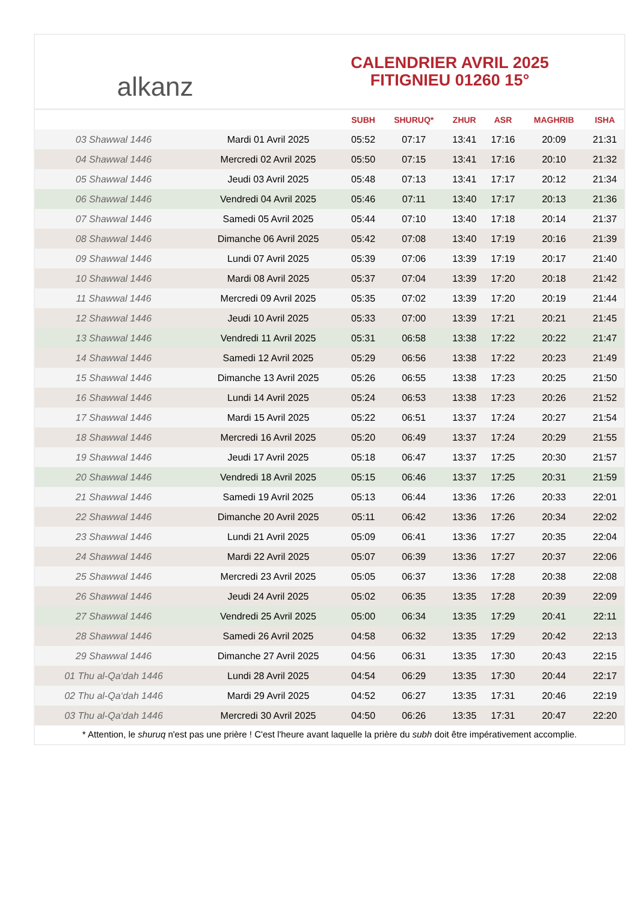alkanz
CALENDRIER AVRIL 2025
FITIGNIEU 01260 15°
| | | SUBH | SHURUQ* | ZHUR | ASR | MAGHRIB | ISHA |
| --- | --- | --- | --- | --- | --- | --- | --- |
| 03 Shawwal 1446 | Mardi 01 Avril 2025 | 05:52 | 07:17 | 13:41 | 17:16 | 20:09 | 21:31 |
| 04 Shawwal 1446 | Mercredi 02 Avril 2025 | 05:50 | 07:15 | 13:41 | 17:16 | 20:10 | 21:32 |
| 05 Shawwal 1446 | Jeudi 03 Avril 2025 | 05:48 | 07:13 | 13:41 | 17:17 | 20:12 | 21:34 |
| 06 Shawwal 1446 | Vendredi 04 Avril 2025 | 05:46 | 07:11 | 13:40 | 17:17 | 20:13 | 21:36 |
| 07 Shawwal 1446 | Samedi 05 Avril 2025 | 05:44 | 07:10 | 13:40 | 17:18 | 20:14 | 21:37 |
| 08 Shawwal 1446 | Dimanche 06 Avril 2025 | 05:42 | 07:08 | 13:40 | 17:19 | 20:16 | 21:39 |
| 09 Shawwal 1446 | Lundi 07 Avril 2025 | 05:39 | 07:06 | 13:39 | 17:19 | 20:17 | 21:40 |
| 10 Shawwal 1446 | Mardi 08 Avril 2025 | 05:37 | 07:04 | 13:39 | 17:20 | 20:18 | 21:42 |
| 11 Shawwal 1446 | Mercredi 09 Avril 2025 | 05:35 | 07:02 | 13:39 | 17:20 | 20:19 | 21:44 |
| 12 Shawwal 1446 | Jeudi 10 Avril 2025 | 05:33 | 07:00 | 13:39 | 17:21 | 20:21 | 21:45 |
| 13 Shawwal 1446 | Vendredi 11 Avril 2025 | 05:31 | 06:58 | 13:38 | 17:22 | 20:22 | 21:47 |
| 14 Shawwal 1446 | Samedi 12 Avril 2025 | 05:29 | 06:56 | 13:38 | 17:22 | 20:23 | 21:49 |
| 15 Shawwal 1446 | Dimanche 13 Avril 2025 | 05:26 | 06:55 | 13:38 | 17:23 | 20:25 | 21:50 |
| 16 Shawwal 1446 | Lundi 14 Avril 2025 | 05:24 | 06:53 | 13:38 | 17:23 | 20:26 | 21:52 |
| 17 Shawwal 1446 | Mardi 15 Avril 2025 | 05:22 | 06:51 | 13:37 | 17:24 | 20:27 | 21:54 |
| 18 Shawwal 1446 | Mercredi 16 Avril 2025 | 05:20 | 06:49 | 13:37 | 17:24 | 20:29 | 21:55 |
| 19 Shawwal 1446 | Jeudi 17 Avril 2025 | 05:18 | 06:47 | 13:37 | 17:25 | 20:30 | 21:57 |
| 20 Shawwal 1446 | Vendredi 18 Avril 2025 | 05:15 | 06:46 | 13:37 | 17:25 | 20:31 | 21:59 |
| 21 Shawwal 1446 | Samedi 19 Avril 2025 | 05:13 | 06:44 | 13:36 | 17:26 | 20:33 | 22:01 |
| 22 Shawwal 1446 | Dimanche 20 Avril 2025 | 05:11 | 06:42 | 13:36 | 17:26 | 20:34 | 22:02 |
| 23 Shawwal 1446 | Lundi 21 Avril 2025 | 05:09 | 06:41 | 13:36 | 17:27 | 20:35 | 22:04 |
| 24 Shawwal 1446 | Mardi 22 Avril 2025 | 05:07 | 06:39 | 13:36 | 17:27 | 20:37 | 22:06 |
| 25 Shawwal 1446 | Mercredi 23 Avril 2025 | 05:05 | 06:37 | 13:36 | 17:28 | 20:38 | 22:08 |
| 26 Shawwal 1446 | Jeudi 24 Avril 2025 | 05:02 | 06:35 | 13:35 | 17:28 | 20:39 | 22:09 |
| 27 Shawwal 1446 | Vendredi 25 Avril 2025 | 05:00 | 06:34 | 13:35 | 17:29 | 20:41 | 22:11 |
| 28 Shawwal 1446 | Samedi 26 Avril 2025 | 04:58 | 06:32 | 13:35 | 17:29 | 20:42 | 22:13 |
| 29 Shawwal 1446 | Dimanche 27 Avril 2025 | 04:56 | 06:31 | 13:35 | 17:30 | 20:43 | 22:15 |
| 01 Thu al-Qa‘dah 1446 | Lundi 28 Avril 2025 | 04:54 | 06:29 | 13:35 | 17:30 | 20:44 | 22:17 |
| 02 Thu al-Qa‘dah 1446 | Mardi 29 Avril 2025 | 04:52 | 06:27 | 13:35 | 17:31 | 20:46 | 22:19 |
| 03 Thu al-Qa‘dah 1446 | Mercredi 30 Avril 2025 | 04:50 | 06:26 | 13:35 | 17:31 | 20:47 | 22:20 |
* Attention, le shuruq n'est pas une prière ! C'est l'heure avant laquelle la prière du subh doit être impérativement accomplie.